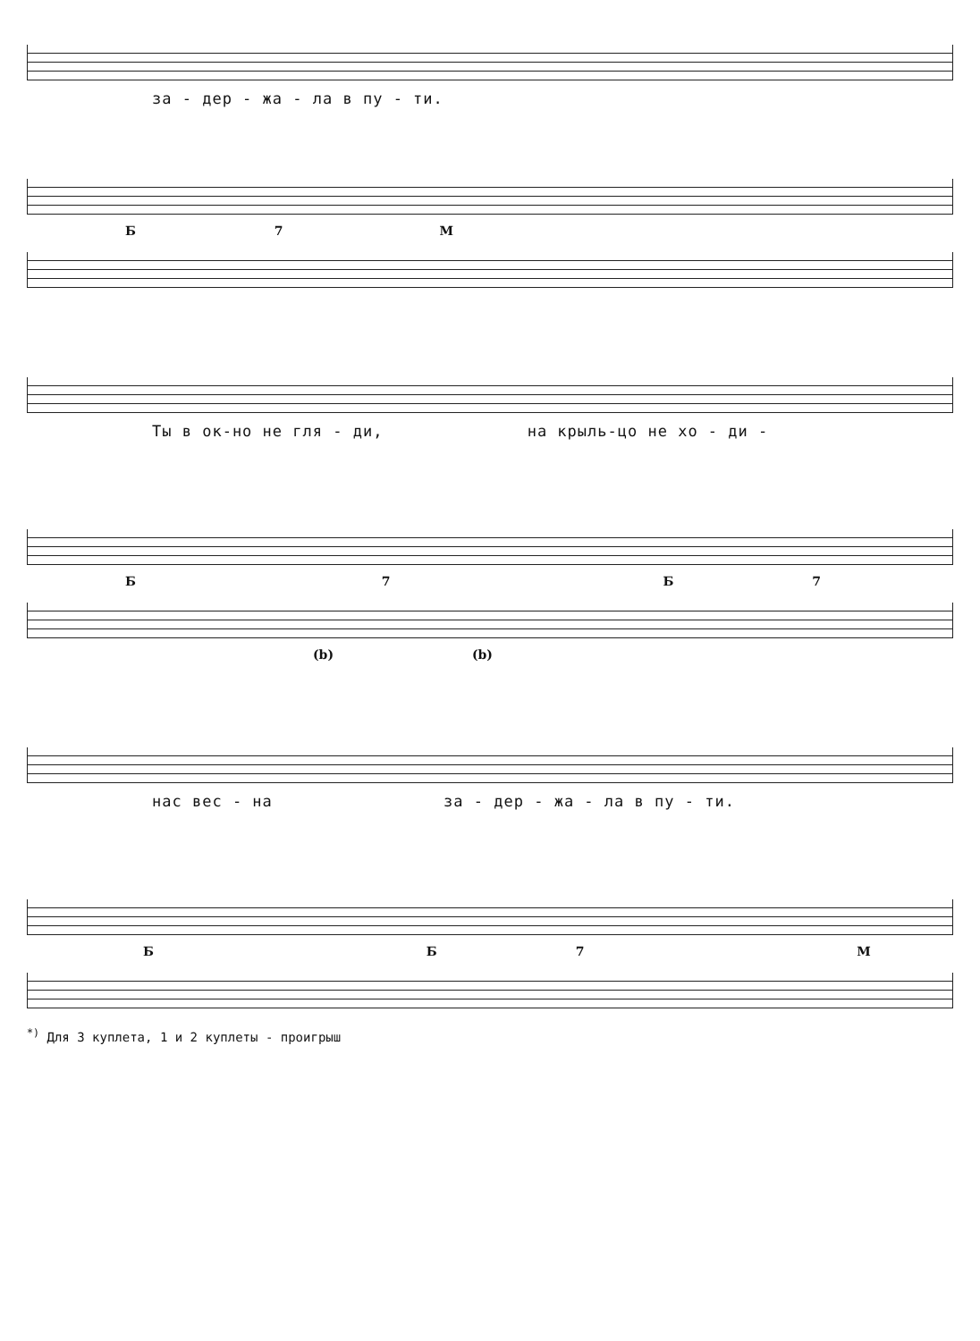за - дер - жа - ла в пу - ти.
Б 7 М
Ты в ок-но не гля - ди, на крыль-цо не хо - ди -
Б 7 Б 7
(b) (b)
нас вес - на за - дер - жа - ла в пу - ти.
Б Б 7 М
<sup>*)</sup> Для 3 куплета, 1 и 2 куплеты - проигрыш